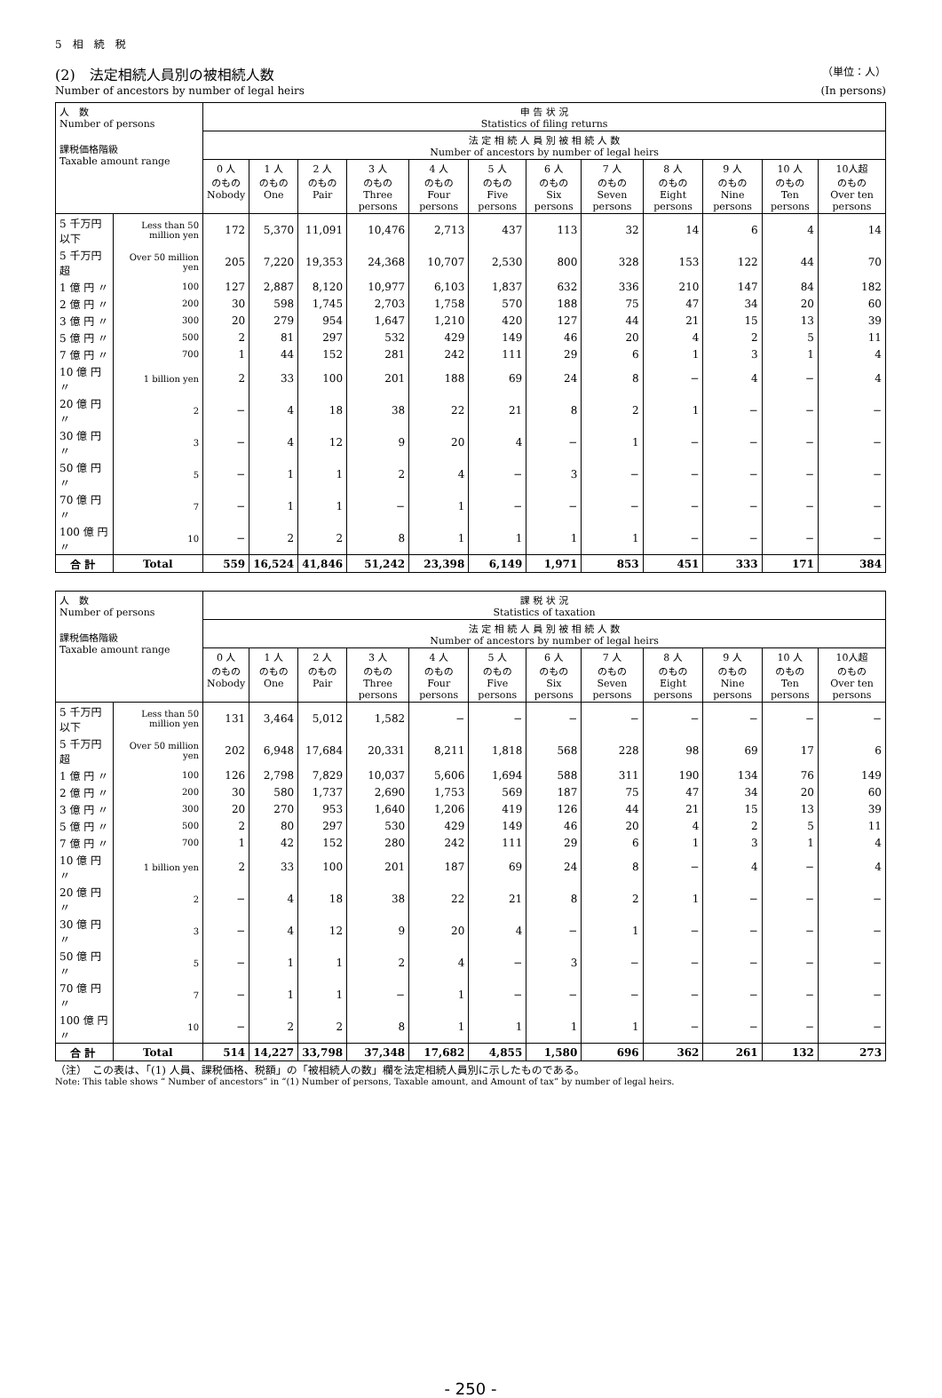5　相　続　税
(2)　法定相続人員別の被相続人数 （単位：人）
Number of ancestors by number of legal heirs (In persons)
| 人 数 Number of persons 課税価格階級 Taxable amount range | | 申 告 状 況 Statistics of filing returns | | | | | | | | | | | |
| --- | --- | --- | --- | --- | --- | --- | --- | --- | --- | --- | --- | --- | --- |
| | | 法 定 相 続 人 員 別 被 相 続 人 数 Number of ancestors by number of legal heirs | | | | | | | | | | | |
| | | 0 人 のもの Nobody | 1 人 のもの One | 2 人 のもの Pair | 3 人 のもの Three persons | 4 人 のもの Four persons | 5 人 のもの Five persons | 6 人 のもの Six persons | 7 人 のもの Seven persons | 8 人 のもの Eight persons | 9 人 のもの Nine persons | 10 人 のもの Ten persons | 10人超 のもの Over ten persons |
| 5 千万円以下 | Less than 50 million yen | 172 | 5,370 | 11,091 | 10,476 | 2,713 | 437 | 113 | 32 | 14 | 6 | 4 | 14 |
| 5 千万円 超 | Over 50 million yen | 205 | 7,220 | 19,353 | 24,368 | 10,707 | 2,530 | 800 | 328 | 153 | 122 | 44 | 70 |
| 1 億 円 〃 | 100 | 127 | 2,887 | 8,120 | 10,977 | 6,103 | 1,837 | 632 | 336 | 210 | 147 | 84 | 182 |
| 2 億 円 〃 | 200 | 30 | 598 | 1,745 | 2,703 | 1,758 | 570 | 188 | 75 | 47 | 34 | 20 | 60 |
| 3 億 円 〃 | 300 | 20 | 279 | 954 | 1,647 | 1,210 | 420 | 127 | 44 | 21 | 15 | 13 | 39 |
| 5 億 円 〃 | 500 | 2 | 81 | 297 | 532 | 429 | 149 | 46 | 20 | 4 | 2 | 5 | 11 |
| 7 億 円 〃 | 700 | 1 | 44 | 152 | 281 | 242 | 111 | 29 | 6 | 1 | 3 | 1 | 4 |
| 10 億 円 〃 | 1 billion yen | 2 | 33 | 100 | 201 | 188 | 69 | 24 | 8 | − | 4 | − | 4 |
| 20 億 円 〃 | 2 | − | 4 | 18 | 38 | 22 | 21 | 8 | 2 | 1 | − | − | − |
| 30 億 円 〃 | 3 | − | 4 | 12 | 9 | 20 | 4 | − | 1 | − | − | − | − |
| 50 億 円 〃 | 5 | − | 1 | 1 | 2 | 4 | − | 3 | − | − | − | − | − |
| 70 億 円 〃 | 7 | − | 1 | 1 | − | 1 | − | − | − | − | − | − | − |
| 100 億 円 〃 | 10 | − | 2 | 2 | 8 | 1 | 1 | 1 | 1 | − | − | − | − |
| 合 計 | Total | 559 | 16,524 | 41,846 | 51,242 | 23,398 | 6,149 | 1,971 | 853 | 451 | 333 | 171 | 384 |
| 人 数 Number of persons 課税価格階級 Taxable amount range | | 課 税 状 況 Statistics of taxation | | | | | | | | | | | |
| --- | --- | --- | --- | --- | --- | --- | --- | --- | --- | --- | --- | --- | --- |
| | | 法 定 相 続 人 員 別 被 相 続 人 数 Number of ancestors by number of legal heirs | | | | | | | | | | | |
| | | 0 人 のもの Nobody | 1 人 のもの One | 2 人 のもの Pair | 3 人 のもの Three persons | 4 人 のもの Four persons | 5 人 のもの Five persons | 6 人 のもの Six persons | 7 人 のもの Seven persons | 8 人 のもの Eight persons | 9 人 のもの Nine persons | 10 人 のもの Ten persons | 10人超 のもの Over ten persons |
| 5 千万円以下 | Less than 50 million yen | 131 | 3,464 | 5,012 | 1,582 | − | − | − | − | − | − | − | − |
| 5 千万円 超 | Over 50 million yen | 202 | 6,948 | 17,684 | 20,331 | 8,211 | 1,818 | 568 | 228 | 98 | 69 | 17 | 6 |
| 1 億 円 〃 | 100 | 126 | 2,798 | 7,829 | 10,037 | 5,606 | 1,694 | 588 | 311 | 190 | 134 | 76 | 149 |
| 2 億 円 〃 | 200 | 30 | 580 | 1,737 | 2,690 | 1,753 | 569 | 187 | 75 | 47 | 34 | 20 | 60 |
| 3 億 円 〃 | 300 | 20 | 270 | 953 | 1,640 | 1,206 | 419 | 126 | 44 | 21 | 15 | 13 | 39 |
| 5 億 円 〃 | 500 | 2 | 80 | 297 | 530 | 429 | 149 | 46 | 20 | 4 | 2 | 5 | 11 |
| 7 億 円 〃 | 700 | 1 | 42 | 152 | 280 | 242 | 111 | 29 | 6 | 1 | 3 | 1 | 4 |
| 10 億 円 〃 | 1 billion yen | 2 | 33 | 100 | 201 | 187 | 69 | 24 | 8 | − | 4 | − | 4 |
| 20 億 円 〃 | 2 | − | 4 | 18 | 38 | 22 | 21 | 8 | 2 | 1 | − | − | − |
| 30 億 円 〃 | 3 | − | 4 | 12 | 9 | 20 | 4 | − | 1 | − | − | − | − |
| 50 億 円 〃 | 5 | − | 1 | 1 | 2 | 4 | − | 3 | − | − | − | − | − |
| 70 億 円 〃 | 7 | − | 1 | 1 | − | 1 | − | − | − | − | − | − | − |
| 100 億 円 〃 | 10 | − | 2 | 2 | 8 | 1 | 1 | 1 | 1 | − | − | − | − |
| 合 計 | Total | 514 | 14,227 | 33,798 | 37,348 | 17,682 | 4,855 | 1,580 | 696 | 362 | 261 | 132 | 273 |
（注）　この表は、「(1) 人員、課税価格、税額」の「被相続人の数」欄を法定相続人員別に示したものである。
Note: This table shows “ Number of ancestors” in “(1) Number of persons, Taxable amount, and Amount of tax” by number of legal heirs.
- 250 -